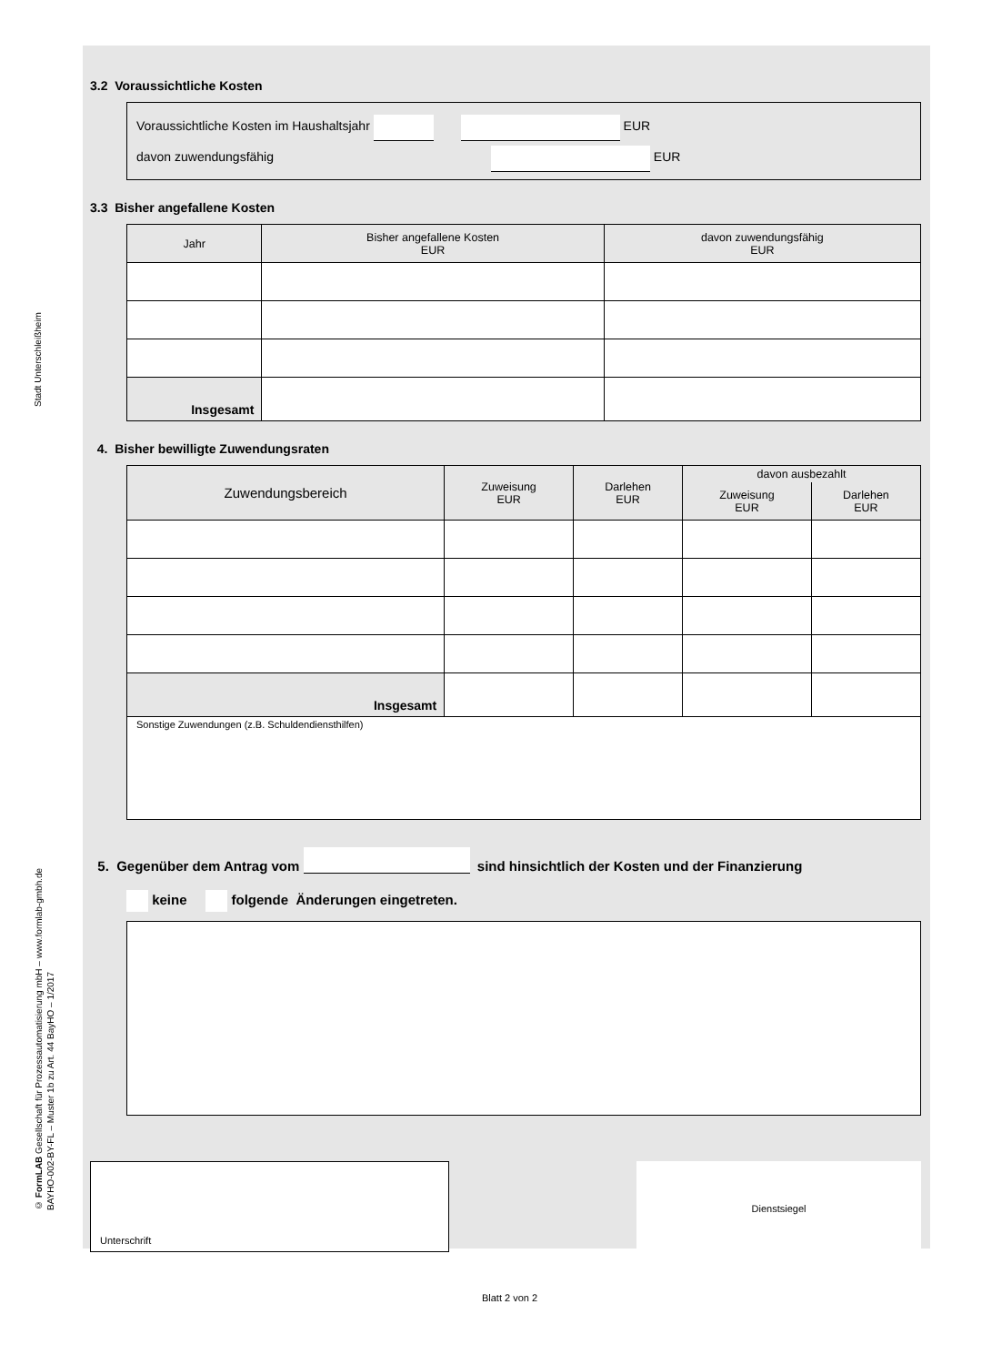Stadt Unterschleißheim
© FormLAB Gesellschaft für Prozessautomatisierung mbH – www.formlab-gmbh.de
BAYHO-002-BY-FL – Muster 1b zu Art. 44 BayHO – 1/2017
3.2 Voraussichtliche Kosten
Voraussichtliche Kosten im Haushaltsjahr EUR
davon zuwendungsfähig EUR
3.3 Bisher angefallene Kosten
| Jahr | Bisher angefallene Kosten EUR | davon zuwendungsfähig EUR |
| --- | --- | --- |
| Insgesamt | | |
4. Bisher bewilligte Zuwendungsraten
| Zuwendungsbereich | Zuweisung EUR | Darlehen EUR | davon ausbezahlt | |
| --- | --- | --- | --- | --- |
| | | | Zuweisung EUR | Darlehen EUR |
| Insgesamt | | | | |
| Sonstige Zuwendungen (z.B. Schuldendiensthilfen) | | | | |
5. Gegenüber dem Antrag vom sind hinsichtlich der Kosten und der Finanzierung
keine folgende Änderungen eingetreten.
Unterschrift
Dienstsiegel
Blatt 2 von 2